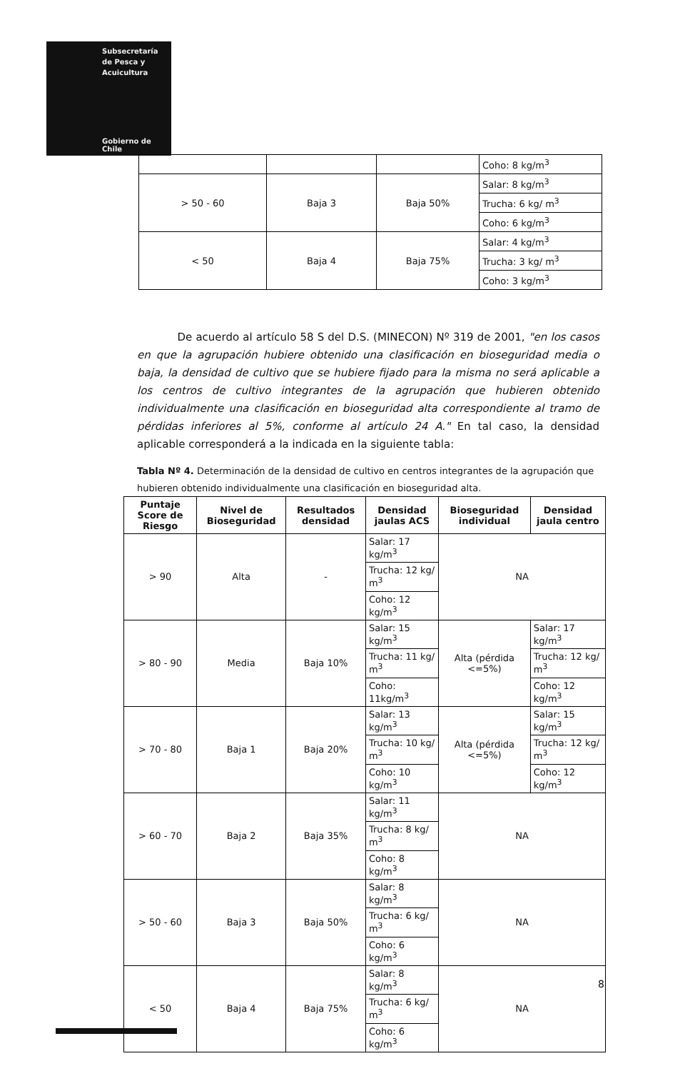Subsecretaría
de Pesca y
Acuicultura
Gobierno de Chile
| | | | Coho: 8 kg/m<sup>3</sup> |
| > 50 - 60 | Baja 3 | Baja 50% | Salar: 8 kg/m<sup>3</sup> |
| | | | Trucha: 6 kg/ m<sup>3</sup> |
| | | | Coho: 6 kg/m<sup>3</sup> |
| < 50 | Baja 4 | Baja 75% | Salar: 4 kg/m<sup>3</sup> |
| | | | Trucha: 3 kg/ m<sup>3</sup> |
| | | | Coho: 3 kg/m<sup>3</sup> |
De acuerdo al artículo 58 S del D.S. (MINECON) Nº 319 de 2001, "en los casos en que la agrupación hubiere obtenido una clasificación en bioseguridad media o baja, la densidad de cultivo que se hubiere fijado para la misma no será aplicable a los centros de cultivo integrantes de la agrupación que hubieren obtenido individualmente una clasificación en bioseguridad alta correspondiente al tramo de pérdidas inferiores al 5%, conforme al artículo 24 A." En tal caso, la densidad aplicable corresponderá a la indicada en la siguiente tabla:
Tabla Nº 4. Determinación de la densidad de cultivo en centros integrantes de la agrupación que hubieren obtenido individualmente una clasificación en bioseguridad alta.
| Puntaje Score de Riesgo | Nivel de Bioseguridad | Resultados densidad | Densidad jaulas ACS | Bioseguridad individual | Densidad jaula centro |
| --- | --- | --- | --- | --- | --- |
| > 90 | Alta | - | Salar: 17 kg/m<sup>3</sup> | NA | |
| | | | Trucha: 12 kg/ m<sup>3</sup> | | |
| | | | Coho: 12 kg/m<sup>3</sup> | | |
| > 80 - 90 | Media | Baja 10% | Salar: 15 kg/m<sup>3</sup> | Alta (pérdida <=5%) | Salar: 17 kg/m<sup>3</sup> |
| | | | Trucha: 11 kg/ m<sup>3</sup> | | Trucha: 12 kg/ m<sup>3</sup> |
| | | | Coho: 11kg/m<sup>3</sup> | | Coho: 12 kg/m<sup>3</sup> |
| > 70 - 80 | Baja 1 | Baja 20% | Salar: 13 kg/m<sup>3</sup> | Alta (pérdida <=5%) | Salar: 15 kg/m<sup>3</sup> |
| | | | Trucha: 10 kg/ m<sup>3</sup> | | Trucha: 12 kg/ m<sup>3</sup> |
| | | | Coho: 10 kg/m<sup>3</sup> | | Coho: 12 kg/m<sup>3</sup> |
| > 60 - 70 | Baja 2 | Baja 35% | Salar: 11 kg/m<sup>3</sup> | NA | |
| | | | Trucha: 8 kg/ m<sup>3</sup> | | |
| | | | Coho: 8 kg/m<sup>3</sup> | | |
| > 50 - 60 | Baja 3 | Baja 50% | Salar: 8 kg/m<sup>3</sup> | NA | |
| | | | Trucha: 6 kg/ m<sup>3</sup> | | |
| | | | Coho: 6 kg/m<sup>3</sup> | | |
| < 50 | Baja 4 | Baja 75% | Salar: 8 kg/m<sup>3</sup> | NA | |
| | | | Trucha: 6 kg/ m<sup>3</sup> | | |
| | | | Coho: 6 kg/m<sup>3</sup> | | |
8